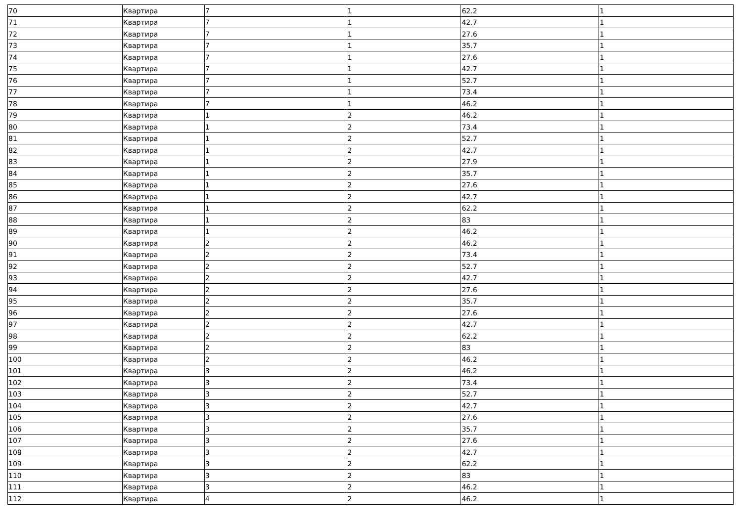| 70 | Квартира | 7 | 1 | 62.2 | 1 |
| 71 | Квартира | 7 | 1 | 42.7 | 1 |
| 72 | Квартира | 7 | 1 | 27.6 | 1 |
| 73 | Квартира | 7 | 1 | 35.7 | 1 |
| 74 | Квартира | 7 | 1 | 27.6 | 1 |
| 75 | Квартира | 7 | 1 | 42.7 | 1 |
| 76 | Квартира | 7 | 1 | 52.7 | 1 |
| 77 | Квартира | 7 | 1 | 73.4 | 1 |
| 78 | Квартира | 7 | 1 | 46.2 | 1 |
| 79 | Квартира | 1 | 2 | 46.2 | 1 |
| 80 | Квартира | 1 | 2 | 73.4 | 1 |
| 81 | Квартира | 1 | 2 | 52.7 | 1 |
| 82 | Квартира | 1 | 2 | 42.7 | 1 |
| 83 | Квартира | 1 | 2 | 27.9 | 1 |
| 84 | Квартира | 1 | 2 | 35.7 | 1 |
| 85 | Квартира | 1 | 2 | 27.6 | 1 |
| 86 | Квартира | 1 | 2 | 42.7 | 1 |
| 87 | Квартира | 1 | 2 | 62.2 | 1 |
| 88 | Квартира | 1 | 2 | 83 | 1 |
| 89 | Квартира | 1 | 2 | 46.2 | 1 |
| 90 | Квартира | 2 | 2 | 46.2 | 1 |
| 91 | Квартира | 2 | 2 | 73.4 | 1 |
| 92 | Квартира | 2 | 2 | 52.7 | 1 |
| 93 | Квартира | 2 | 2 | 42.7 | 1 |
| 94 | Квартира | 2 | 2 | 27.6 | 1 |
| 95 | Квартира | 2 | 2 | 35.7 | 1 |
| 96 | Квартира | 2 | 2 | 27.6 | 1 |
| 97 | Квартира | 2 | 2 | 42.7 | 1 |
| 98 | Квартира | 2 | 2 | 62.2 | 1 |
| 99 | Квартира | 2 | 2 | 83 | 1 |
| 100 | Квартира | 2 | 2 | 46.2 | 1 |
| 101 | Квартира | 3 | 2 | 46.2 | 1 |
| 102 | Квартира | 3 | 2 | 73.4 | 1 |
| 103 | Квартира | 3 | 2 | 52.7 | 1 |
| 104 | Квартира | 3 | 2 | 42.7 | 1 |
| 105 | Квартира | 3 | 2 | 27.6 | 1 |
| 106 | Квартира | 3 | 2 | 35.7 | 1 |
| 107 | Квартира | 3 | 2 | 27.6 | 1 |
| 108 | Квартира | 3 | 2 | 42.7 | 1 |
| 109 | Квартира | 3 | 2 | 62.2 | 1 |
| 110 | Квартира | 3 | 2 | 83 | 1 |
| 111 | Квартира | 3 | 2 | 46.2 | 1 |
| 112 | Квартира | 4 | 2 | 46.2 | 1 |